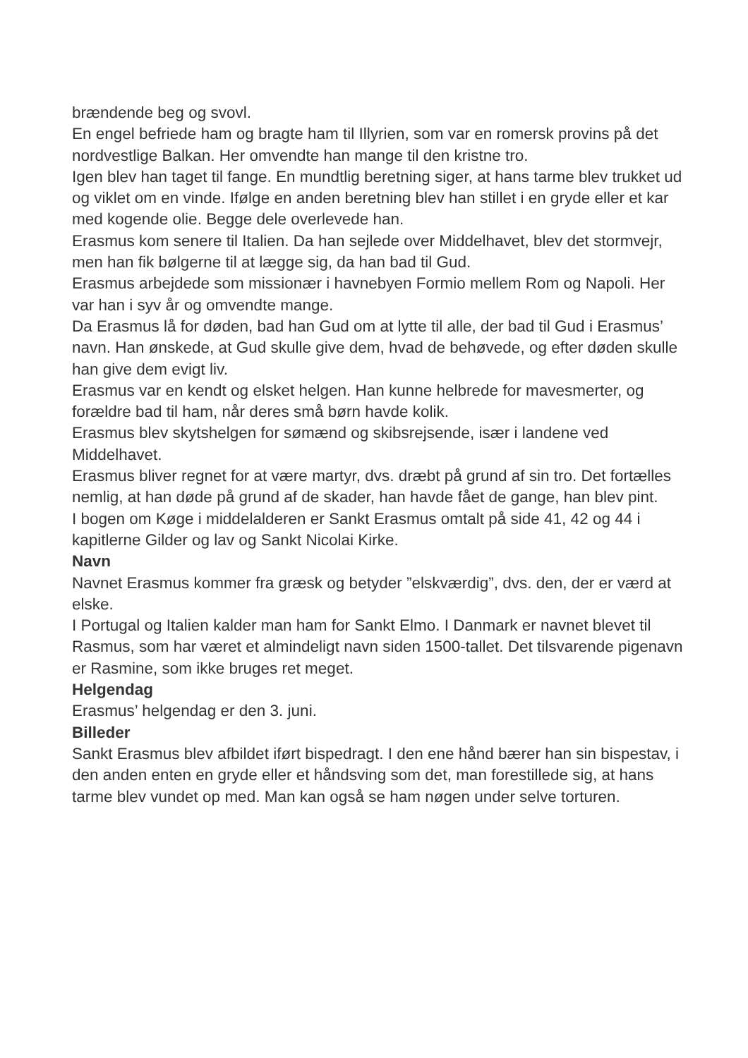brændende beg og svovl.
En engel befriede ham og bragte ham til Illyrien, som var en romersk provins på det nordvestlige Balkan. Her omvendte han mange til den kristne tro.
Igen blev han taget til fange. En mundtlig beretning siger, at hans tarme blev trukket ud og viklet om en vinde. Ifølge en anden beretning blev han stillet i en gryde eller et kar med kogende olie. Begge dele overlevede han.
Erasmus kom senere til Italien. Da han sejlede over Middelhavet, blev det stormvejr, men han fik bølgerne til at lægge sig, da han bad til Gud.
Erasmus arbejdede som missionær i havnebyen Formio mellem Rom og Napoli. Her var han i syv år og omvendte mange.
Da Erasmus lå for døden, bad han Gud om at lytte til alle, der bad til Gud i Erasmus’ navn. Han ønskede, at Gud skulle give dem, hvad de behøvede, og efter døden skulle han give dem evigt liv.
Erasmus var en kendt og elsket helgen. Han kunne helbrede for mavesmerter, og forældre bad til ham, når deres små børn havde kolik.
Erasmus blev skytshelgen for sømænd og skibsrejsende, især i landene ved Middelhavet.
Erasmus bliver regnet for at være martyr, dvs. dræbt på grund af sin tro. Det fortælles nemlig, at han døde på grund af de skader, han havde fået de gange, han blev pint.
I bogen om Køge i middelalderen er Sankt Erasmus omtalt på side 41, 42 og 44 i kapitlerne Gilder og lav og Sankt Nicolai Kirke.
Navn
Navnet Erasmus kommer fra græsk og betyder ”elskværdig”, dvs. den, der er værd at elske.
I Portugal og Italien kalder man ham for Sankt Elmo. I Danmark er navnet blevet til Rasmus, som har været et almindeligt navn siden 1500-tallet. Det tilsvarende pigenavn er Rasmine, som ikke bruges ret meget.
Helgendag
Erasmus’ helgendag er den 3. juni.
Billeder
Sankt Erasmus blev afbildet iført bispedragt. I den ene hånd bærer han sin bispestav, i den anden enten en gryde eller et håndsving som det, man forestillede sig, at hans tarme blev vundet op med. Man kan også se ham nøgen under selve torturen.